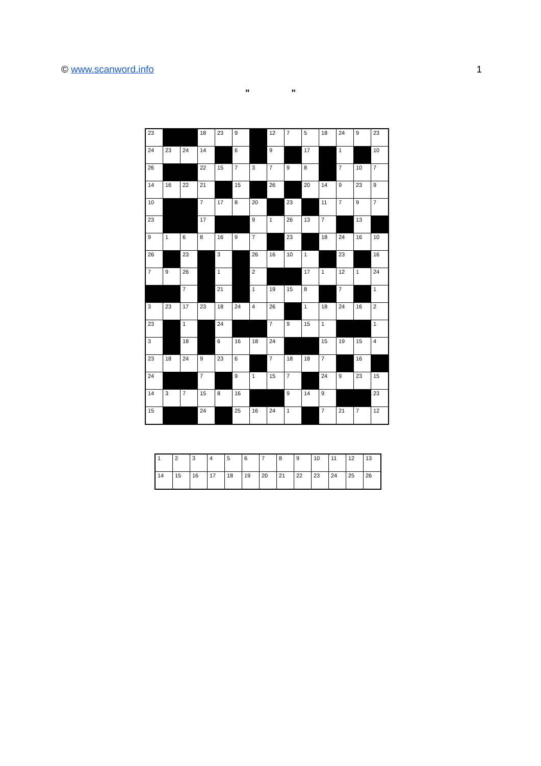© www.scanword.info 1
" "
| 23 | | | 18 | 23 | 9 | | 12 | 7 | 5 | 18 | 24 | 9 | 23 |
| 24 | 23 | 24 | 14 | | 6 | | 9 | | 17 | | 1 | | 10 |
| 26 | | | 22 | 15 | 7 | 3 | 7 | 9 | 8 | | 7 | 10 | 7 |
| 14 | 16 | 22 | 21 | | 15 | | 26 | | 20 | 14 | 9 | 23 | 9 |
| 10 | | | 7 | 17 | 8 | 20 | | 23 | | 11 | 7 | 9 | 7 |
| 23 | | | 17 | | | 9 | 1 | 26 | 13 | 7 | | 13 | |
| 9 | 1 | 6 | 8 | 16 | 9 | 7 | | 23 | | 18 | 24 | 16 | 10 |
| 26 | | 23 | | 3 | | 26 | 16 | 10 | 1 | | 23 | | 16 |
| 7 | 9 | 26 | | 1 | | 2 | | | 17 | 1 | 12 | 1 | 24 |
| | | 7 | | 21 | | 1 | 19 | 15 | 8 | | 7 | | 1 |
| 3 | 23 | 17 | 23 | 18 | 24 | 4 | 26 | | 1 | 18 | 24 | 16 | 2 |
| 23 | | 1 | | 24 | | | 7 | 9 | 15 | 1 | | | 1 |
| 3 | | 18 | | 6 | 16 | 18 | 24 | | | 15 | 19 | 15 | 4 |
| 23 | 18 | 24 | 9 | 23 | 6 | | 7 | 18 | 18 | 7 | | 16 | |
| 24 | | | 7 | | 9 | 1 | 15 | 7 | | 24 | 9 | 23 | 15 |
| 14 | 3 | 7 | 15 | 8 | 16 | | | 9 | 14 | 9 | | | 23 |
| 15 | | | 24 | | 25 | 16 | 24 | 1 | | 7 | 21 | 7 | 12 |
| 1 | 2 | 3 | 4 | 5 | 6 | 7 | 8 | 9 | 10 | 11 | 12 | 13 |
| 14 | 15 | 16 | 17 | 18 | 19 | 20 | 21 | 22 | 23 | 24 | 25 | 26 |